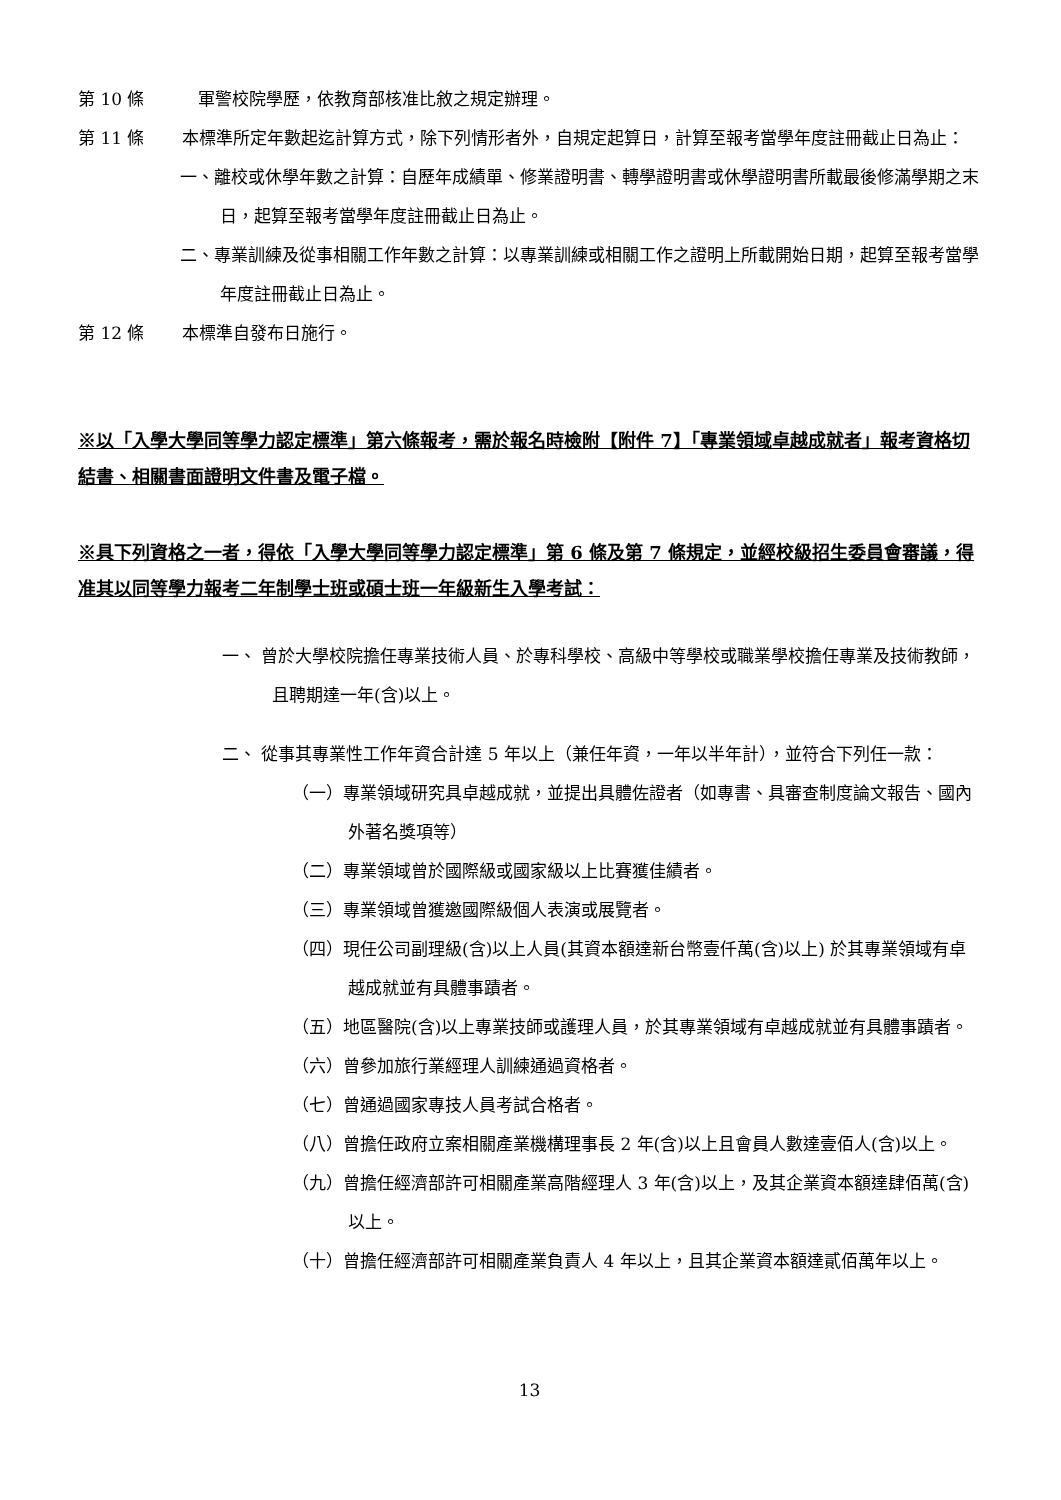第 10 條 軍警校院學歷，依教育部核准比敘之規定辦理。
第 11 條 本標準所定年數起迄計算方式，除下列情形者外，自規定起算日，計算至報考當學年度註冊截止日為止：
一、離校或休學年數之計算：自歷年成績單、修業證明書、轉學證明書或休學證明書所載最後修滿學期之末日，起算至報考當學年度註冊截止日為止。
二、專業訓練及從事相關工作年數之計算：以專業訓練或相關工作之證明上所載開始日期，起算至報考當學年度註冊截止日為止。
第 12 條 本標準自發布日施行。
※以「入學大學同等學力認定標準」第六條報考，需於報名時檢附【附件 7】「專業領域卓越成就者」報考資格切結書、相關書面證明文件書及電子檔。
※具下列資格之一者，得依「入學大學同等學力認定標準」第 6 條及第 7 條規定，並經校級招生委員會審議，得准其以同等學力報考二年制學士班或碩士班一年級新生入學考試：
一、 曾於大學校院擔任專業技術人員、於專科學校、高級中等學校或職業學校擔任專業及技術教師，且聘期達一年(含)以上。
二、 從事其專業性工作年資合計達 5 年以上（兼任年資，一年以半年計），並符合下列任一款：
（一）專業領域研究具卓越成就，並提出具體佐證者（如專書、具審查制度論文報告、國內外著名獎項等）
（二）專業領域曾於國際級或國家級以上比賽獲佳績者。
（三）專業領域曾獲邀國際級個人表演或展覽者。
（四）現任公司副理級(含)以上人員(其資本額達新台幣壹仟萬(含)以上) 於其專業領域有卓越成就並有具體事蹟者。
（五）地區醫院(含)以上專業技師或護理人員，於其專業領域有卓越成就並有具體事蹟者。
（六）曾參加旅行業經理人訓練通過資格者。
（七）曾通過國家專技人員考試合格者。
（八）曾擔任政府立案相關產業機構理事長 2 年(含)以上且會員人數達壹佰人(含)以上。
（九）曾擔任經濟部許可相關產業高階經理人 3 年(含)以上，及其企業資本額達肆佰萬(含)以上。
（十）曾擔任經濟部許可相關產業負責人 4 年以上，且其企業資本額達貳佰萬年以上。
13